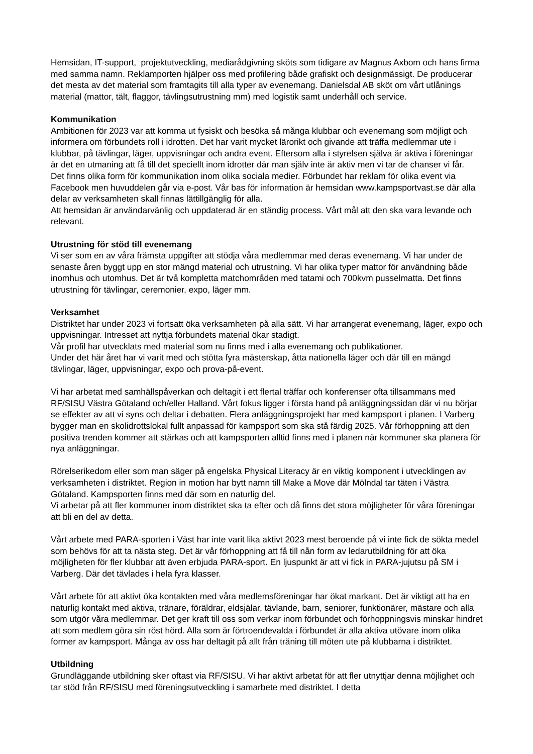Hemsidan, IT-support, projektutveckling, mediarådgivning sköts som tidigare av Magnus Axbom och hans firma med samma namn. Reklamporten hjälper oss med profilering både grafiskt och designmässigt. De producerar det mesta av det material som framtagits till alla typer av evenemang. Danielsdal AB sköt om vårt utlånings material (mattor, tält, flaggor, tävlingsutrustning mm) med logistik samt underhåll och service.
Kommunikation
Ambitionen för 2023 var att komma ut fysiskt och besöka så många klubbar och evenemang som möjligt och informera om förbundets roll i idrotten. Det har varit mycket lärorikt och givande att träffa medlemmar ute i klubbar, på tävlingar, läger, uppvisningar och andra event. Eftersom alla i styrelsen själva är aktiva i föreningar är det en utmaning att få till det speciellt inom idrotter där man själv inte är aktiv men vi tar de chanser vi får.
Det finns olika form för kommunikation inom olika sociala medier. Förbundet har reklam för olika event via Facebook men huvuddelen går via e-post. Vår bas för information är hemsidan www.kampsportvast.se där alla delar av verksamheten skall finnas lättillgänglig för alla.
Att hemsidan är användarvänlig och uppdaterad är en ständig process. Vårt mål att den ska vara levande och relevant.
Utrustning för stöd till evenemang
Vi ser som en av våra främsta uppgifter att stödja våra medlemmar med deras evenemang. Vi har under de senaste åren byggt upp en stor mängd material och utrustning. Vi har olika typer mattor för användning både inomhus och utomhus. Det är två kompletta matchområden med tatami och 700kvm pusselmatta. Det finns utrustning för tävlingar, ceremonier, expo, läger mm.
Verksamhet
Distriktet har under 2023 vi fortsatt öka verksamheten på alla sätt. Vi har arrangerat evenemang, läger, expo och uppvisningar. Intresset att nyttja förbundets material ökar stadigt.
Vår profil har utvecklats med material som nu finns med i alla evenemang och publikationer.
Under det här året har vi varit med och stötta fyra mästerskap, åtta nationella läger och där till en mängd tävlingar, läger, uppvisningar, expo och prova-på-event.
Vi har arbetat med samhällspåverkan och deltagit i ett flertal träffar och konferenser ofta tillsammans med RF/SISU Västra Götaland och/eller Halland. Vårt fokus ligger i första hand på anläggningssidan där vi nu börjar se effekter av att vi syns och deltar i debatten. Flera anläggningsprojekt har med kampsport i planen. I Varberg bygger man en skolidrottslokal fullt anpassad för kampsport som ska stå färdig 2025. Vår förhoppning att den positiva trenden kommer att stärkas och att kampsporten alltid finns med i planen när kommuner ska planera för nya anläggningar.
Rörelserikedom eller som man säger på engelska Physical Literacy är en viktig komponent i utvecklingen av verksamheten i distriktet. Region in motion har bytt namn till Make a Move där Mölndal tar täten i Västra Götaland. Kampsporten finns med där som en naturlig del.
Vi arbetar på att fler kommuner inom distriktet ska ta efter och då finns det stora möjligheter för våra föreningar att bli en del av detta.
Vårt arbete med PARA-sporten i Väst har inte varit lika aktivt 2023 mest beroende på vi inte fick de sökta medel som behövs för att ta nästa steg. Det är vår förhoppning att få till nån form av ledarutbildning för att öka möjligheten för fler klubbar att även erbjuda PARA-sport. En ljuspunkt är att vi fick in PARA-jujutsu på SM i Varberg. Där det tävlades i hela fyra klasser.
Vårt arbete för att aktivt öka kontakten med våra medlemsföreningar har ökat markant. Det är viktigt att ha en naturlig kontakt med aktiva, tränare, föräldrar, eldsjälar, tävlande, barn, seniorer, funktionärer, mästare och alla som utgör våra medlemmar. Det ger kraft till oss som verkar inom förbundet och förhoppningsvis minskar hindret att som medlem göra sin röst hörd. Alla som är förtroendevalda i förbundet är alla aktiva utövare inom olika former av kampsport. Många av oss har deltagit på allt från träning till möten ute på klubbarna i distriktet.
Utbildning
Grundläggande utbildning sker oftast via RF/SISU. Vi har aktivt arbetat för att fler utnyttjar denna möjlighet och tar stöd från RF/SISU med föreningsutveckling i samarbete med distriktet. I detta